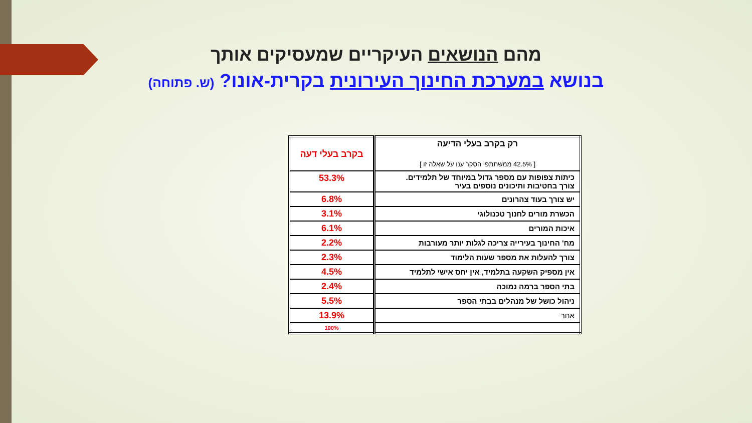מהם הנושאים העיקריים שמעסיקים אותך
בנושא במערכת החינוך העירונית בקרית-אונו? (ש. פתוחה)
| רק בקרב בעלי הדיעה [ 42.5% ממשתתפי הסקר ענו על שאלה זו ] | בקרב בעלי דעה |
| --- | --- |
| כיתות צפופות עם מספר גדול במיוחד של תלמידים. צורך בחטיבות ותיכונים נוספים בעיר | 53.3% |
| יש צורך בעוד צהרונים | 6.8% |
| הכשרת מורים לחנוך טכנולוגי | 3.1% |
| איכות המורים | 6.1% |
| מח' החינוך בעירייה צריכה לגלות יותר מעורבות | 2.2% |
| צורך להעלות את מספר שעות הלימוד | 2.3% |
| אין מספיק השקעה בתלמיד, אין יחס אישי לתלמיד | 4.5% |
| בתי הספר ברמה נמוכה | 2.4% |
| ניהול כושל של מנהלים בבתי הספר | 5.5% |
| אחר | 13.9% |
| | 100% |